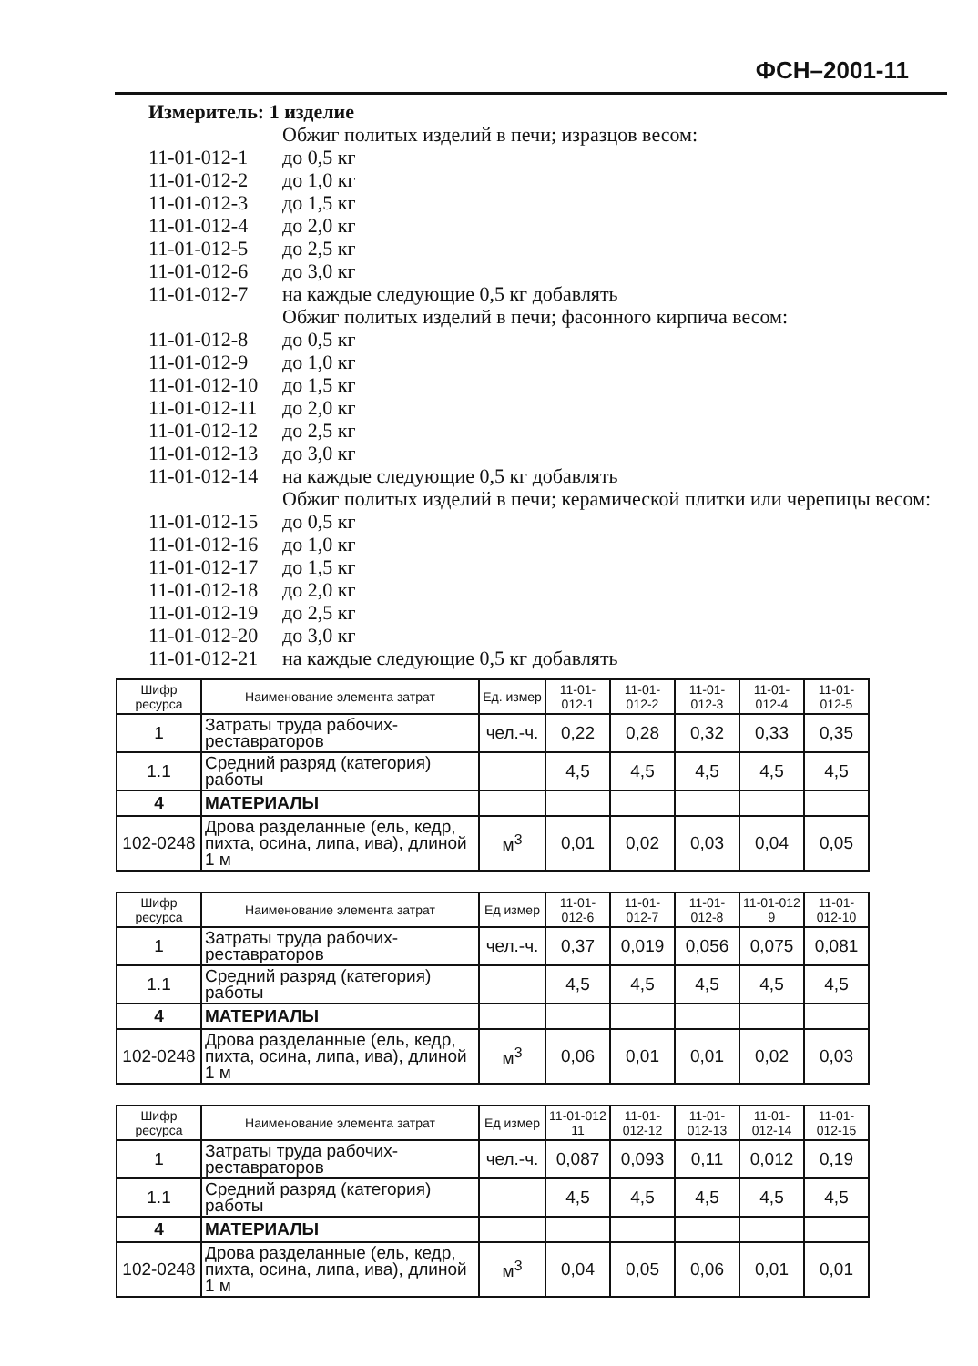ФСН–2001-11
Измеритель: 1 изделие
Обжиг политых изделий в печи; изразцов весом:
11-01-012-1 до 0,5 кг
11-01-012-2 до 1,0 кг
11-01-012-3 до 1,5 кг
11-01-012-4 до 2,0 кг
11-01-012-5 до 2,5 кг
11-01-012-6 до 3,0 кг
11-01-012-7 на каждые следующие 0,5 кг добавлять
Обжиг политых изделий в печи; фасонного кирпича весом:
11-01-012-8 до 0,5 кг
11-01-012-9 до 1,0 кг
11-01-012-10 до 1,5 кг
11-01-012-11 до 2,0 кг
11-01-012-12 до 2,5 кг
11-01-012-13 до 3,0 кг
11-01-012-14 на каждые следующие 0,5 кг добавлять
Обжиг политых изделий в печи; керамической плитки или черепицы весом:
11-01-012-15 до 0,5 кг
11-01-012-16 до 1,0 кг
11-01-012-17 до 1,5 кг
11-01-012-18 до 2,0 кг
11-01-012-19 до 2,5 кг
11-01-012-20 до 3,0 кг
11-01-012-21 на каждые следующие 0,5 кг добавлять
| Шифр ресурса | Наименование элемента затрат | Ед. измер | 11-01-012-1 | 11-01-012-2 | 11-01-012-3 | 11-01-012-4 | 11-01-012-5 |
| --- | --- | --- | --- | --- | --- | --- | --- |
| 1 | Затраты труда рабочих-реставраторов | чел.-ч. | 0,22 | 0,28 | 0,32 | 0,33 | 0,35 |
| 1.1 | Средний разряд (категория) работы | | 4,5 | 4,5 | 4,5 | 4,5 | 4,5 |
| 4 | МАТЕРИАЛЫ | | | | | | |
| 102-0248 | Дрова разделанные (ель, кедр, пихта, осина, липа, ива), длиной 1 м | м<sup>3</sup> | 0,01 | 0,02 | 0,03 | 0,04 | 0,05 |
| Шифр ресурса | Наименование элемента затрат | Ед измер | 11-01-012-6 | 11-01-012-7 | 11-01-012-8 | 11-01-012 9 | 11-01-012-10 |
| --- | --- | --- | --- | --- | --- | --- | --- |
| 1 | Затраты труда рабочих-реставраторов | чел.-ч. | 0,37 | 0,019 | 0,056 | 0,075 | 0,081 |
| 1.1 | Средний разряд (категория) работы | | 4,5 | 4,5 | 4,5 | 4,5 | 4,5 |
| 4 | МАТЕРИАЛЫ | | | | | | |
| 102-0248 | Дрова разделанные (ель, кедр, пихта, осина, липа, ива), длиной 1 м | м<sup>3</sup> | 0,06 | 0,01 | 0,01 | 0,02 | 0,03 |
| Шифр ресурса | Наименование элемента затрат | Ед измер | 11-01-012 11 | 11-01-012-12 | 11-01-012-13 | 11-01-012-14 | 11-01-012-15 |
| --- | --- | --- | --- | --- | --- | --- | --- |
| 1 | Затраты труда рабочих-реставраторов | чел.-ч. | 0,087 | 0,093 | 0,11 | 0,012 | 0,19 |
| 1.1 | Средний разряд (категория) работы | | 4,5 | 4,5 | 4,5 | 4,5 | 4,5 |
| 4 | МАТЕРИАЛЫ | | | | | | |
| 102-0248 | Дрова разделанные (ель, кедр, пихта, осина, липа, ива), длиной 1 м | м<sup>3</sup> | 0,04 | 0,05 | 0,06 | 0,01 | 0,01 |